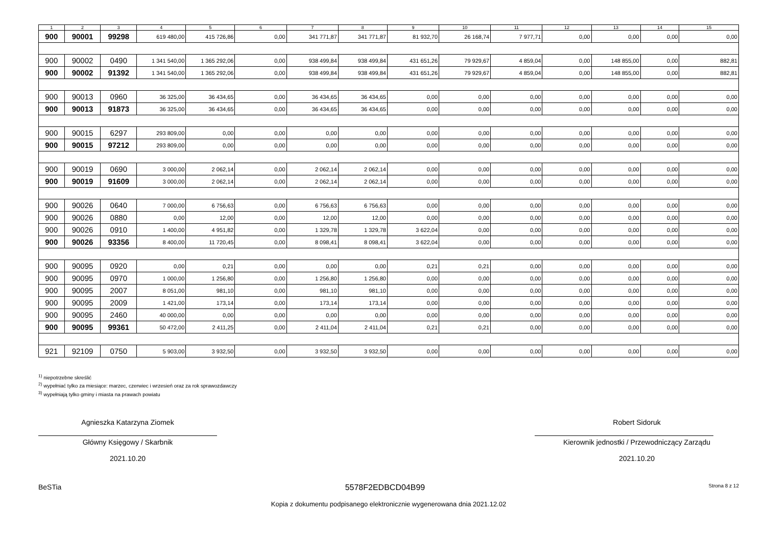| 1 | 2 | 3 | 4 | 5 | 6 | 7 | 8 | 9 | 10 | 11 | 12 | 13 | 14 | 15 |
| --- | --- | --- | --- | --- | --- | --- | --- | --- | --- | --- | --- | --- | --- | --- |
| 900 | 90001 | 99298 | 619 480,00 | 415 726,86 | 0,00 | 341 771,87 | 341 771,87 | 81 932,70 | 26 168,74 | 7 977,71 | 0,00 | 0,00 | 0,00 | 0,00 |
| 900 | 90002 | 0490 | 1 341 540,00 | 1 365 292,06 | 0,00 | 938 499,84 | 938 499,84 | 431 651,26 | 79 929,67 | 4 859,04 | 0,00 | 148 855,00 | 0,00 | 882,81 |
| 900 | 90002 | 91392 | 1 341 540,00 | 1 365 292,06 | 0,00 | 938 499,84 | 938 499,84 | 431 651,26 | 79 929,67 | 4 859,04 | 0,00 | 148 855,00 | 0,00 | 882,81 |
| 900 | 90013 | 0960 | 36 325,00 | 36 434,65 | 0,00 | 36 434,65 | 36 434,65 | 0,00 | 0,00 | 0,00 | 0,00 | 0,00 | 0,00 | 0,00 |
| 900 | 90013 | 91873 | 36 325,00 | 36 434,65 | 0,00 | 36 434,65 | 36 434,65 | 0,00 | 0,00 | 0,00 | 0,00 | 0,00 | 0,00 | 0,00 |
| 900 | 90015 | 6297 | 293 809,00 | 0,00 | 0,00 | 0,00 | 0,00 | 0,00 | 0,00 | 0,00 | 0,00 | 0,00 | 0,00 | 0,00 |
| 900 | 90015 | 97212 | 293 809,00 | 0,00 | 0,00 | 0,00 | 0,00 | 0,00 | 0,00 | 0,00 | 0,00 | 0,00 | 0,00 | 0,00 |
| 900 | 90019 | 0690 | 3 000,00 | 2 062,14 | 0,00 | 2 062,14 | 2 062,14 | 0,00 | 0,00 | 0,00 | 0,00 | 0,00 | 0,00 | 0,00 |
| 900 | 90019 | 91609 | 3 000,00 | 2 062,14 | 0,00 | 2 062,14 | 2 062,14 | 0,00 | 0,00 | 0,00 | 0,00 | 0,00 | 0,00 | 0,00 |
| 900 | 90026 | 0640 | 7 000,00 | 6 756,63 | 0,00 | 6 756,63 | 6 756,63 | 0,00 | 0,00 | 0,00 | 0,00 | 0,00 | 0,00 | 0,00 |
| 900 | 90026 | 0880 | 0,00 | 12,00 | 0,00 | 12,00 | 12,00 | 0,00 | 0,00 | 0,00 | 0,00 | 0,00 | 0,00 | 0,00 |
| 900 | 90026 | 0910 | 1 400,00 | 4 951,82 | 0,00 | 1 329,78 | 1 329,78 | 3 622,04 | 0,00 | 0,00 | 0,00 | 0,00 | 0,00 | 0,00 |
| 900 | 90026 | 93356 | 8 400,00 | 11 720,45 | 0,00 | 8 098,41 | 8 098,41 | 3 622,04 | 0,00 | 0,00 | 0,00 | 0,00 | 0,00 | 0,00 |
| 900 | 90095 | 0920 | 0,00 | 0,21 | 0,00 | 0,00 | 0,00 | 0,21 | 0,21 | 0,00 | 0,00 | 0,00 | 0,00 | 0,00 |
| 900 | 90095 | 0970 | 1 000,00 | 1 256,80 | 0,00 | 1 256,80 | 1 256,80 | 0,00 | 0,00 | 0,00 | 0,00 | 0,00 | 0,00 | 0,00 |
| 900 | 90095 | 2007 | 8 051,00 | 981,10 | 0,00 | 981,10 | 981,10 | 0,00 | 0,00 | 0,00 | 0,00 | 0,00 | 0,00 | 0,00 |
| 900 | 90095 | 2009 | 1 421,00 | 173,14 | 0,00 | 173,14 | 173,14 | 0,00 | 0,00 | 0,00 | 0,00 | 0,00 | 0,00 | 0,00 |
| 900 | 90095 | 2460 | 40 000,00 | 0,00 | 0,00 | 0,00 | 0,00 | 0,00 | 0,00 | 0,00 | 0,00 | 0,00 | 0,00 | 0,00 |
| 900 | 90095 | 99361 | 50 472,00 | 2 411,25 | 0,00 | 2 411,04 | 2 411,04 | 0,21 | 0,21 | 0,00 | 0,00 | 0,00 | 0,00 | 0,00 |
| 921 | 92109 | 0750 | 5 903,00 | 3 932,50 | 0,00 | 3 932,50 | 3 932,50 | 0,00 | 0,00 | 0,00 | 0,00 | 0,00 | 0,00 | 0,00 |
<sup>1)</sup> niepotrzebne skreślić
<sup>2)</sup> wypełniać tylko za miesiące: marzec, czerwiec i wrzesień oraz za rok sprawozdawczy
<sup>3)</sup> wypełniają tylko gminy i miasta na prawach powiatu
Agnieszka Katarzyna Ziomek
Główny Księgowy / Skarbnik
2021.10.20
Robert Sidoruk
Kierownik jednostki / Przewodniczący Zarządu
2021.10.20
BeSTia 5578F2EDBCD04B99 Strona 8 z 12
Kopia z dokumentu podpisanego elektronicznie wygenerowana dnia 2021.12.02